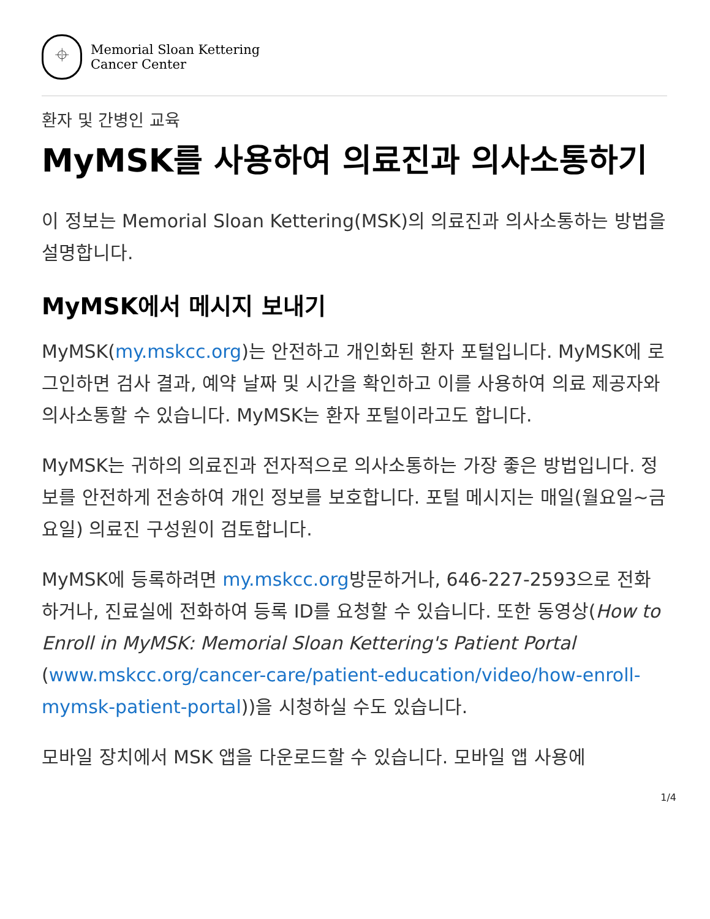⌖
Memorial Sloan Kettering
Cancer Center
환자 및 간병인 교육
MyMSK를 사용하여 의료진과 의사소통하기
이 정보는 Memorial Sloan Kettering(MSK)의 의료진과 의사소통하는 방법을 설명합니다.
MyMSK에서 메시지 보내기
MyMSK(my.mskcc.org)는 안전하고 개인화된 환자 포털입니다. MyMSK에 로그인하면 검사 결과, 예약 날짜 및 시간을 확인하고 이를 사용하여 의료 제공자와 의사소통할 수 있습니다. MyMSK는 환자 포털이라고도 합니다.
MyMSK는 귀하의 의료진과 전자적으로 의사소통하는 가장 좋은 방법입니다. 정보를 안전하게 전송하여 개인 정보를 보호합니다. 포털 메시지는 매일(월요일~금요일) 의료진 구성원이 검토합니다.
MyMSK에 등록하려면 my.mskcc.org방문하거나, 646-227-2593으로 전화하거나, 진료실에 전화하여 등록 ID를 요청할 수 있습니다. 또한 동영상(How to Enroll in MyMSK: Memorial Sloan Kettering's Patient Portal (www.mskcc.org/cancer-care/patient-education/video/how-enroll-mymsk-patient-portal))을 시청하실 수도 있습니다.
모바일 장치에서 MSK 앱을 다운로드할 수 있습니다. 모바일 앱 사용에
1/4